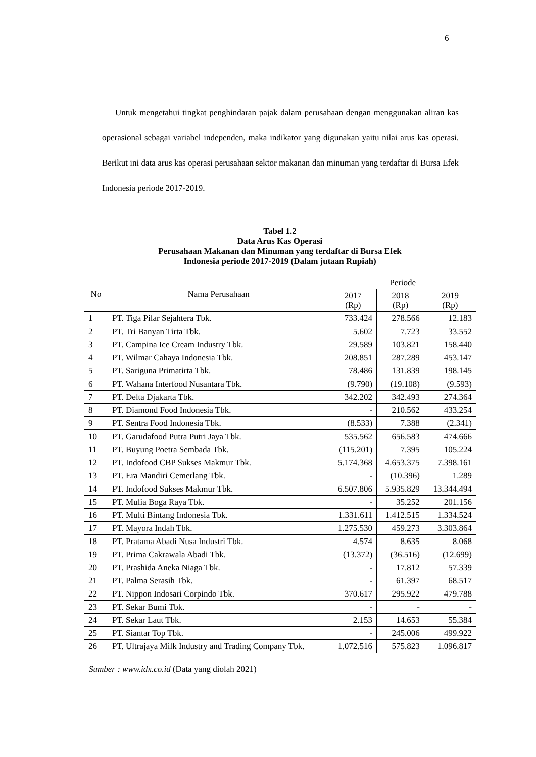6
Untuk mengetahui tingkat penghindaran pajak dalam perusahaan dengan menggunakan aliran kas operasional sebagai variabel independen, maka indikator yang digunakan yaitu nilai arus kas operasi. Berikut ini data arus kas operasi perusahaan sektor makanan dan minuman yang terdaftar di Bursa Efek Indonesia periode 2017-2019.
Tabel 1.2
Data Arus Kas Operasi
Perusahaan Makanan dan Minuman yang terdaftar di Bursa Efek
Indonesia periode 2017-2019 (Dalam jutaan Rupiah)
| No | Nama Perusahaan | Periode | | |
| --- | --- | --- | --- | --- |
| | | 2017 (Rp) | 2018 (Rp) | 2019 (Rp) |
| 1 | PT. Tiga Pilar Sejahtera Tbk. | 733.424 | 278.566 | 12.183 |
| 2 | PT. Tri Banyan Tirta Tbk. | 5.602 | 7.723 | 33.552 |
| 3 | PT. Campina Ice Cream Industry Tbk. | 29.589 | 103.821 | 158.440 |
| 4 | PT. Wilmar Cahaya Indonesia Tbk. | 208.851 | 287.289 | 453.147 |
| 5 | PT. Sariguna Primatirta Tbk. | 78.486 | 131.839 | 198.145 |
| 6 | PT. Wahana Interfood Nusantara Tbk. | (9.790) | (19.108) | (9.593) |
| 7 | PT. Delta Djakarta Tbk. | 342.202 | 342.493 | 274.364 |
| 8 | PT. Diamond Food Indonesia Tbk. | - | 210.562 | 433.254 |
| 9 | PT. Sentra Food Indonesia Tbk. | (8.533) | 7.388 | (2.341) |
| 10 | PT. Garudafood Putra Putri Jaya Tbk. | 535.562 | 656.583 | 474.666 |
| 11 | PT. Buyung Poetra Sembada Tbk. | (115.201) | 7.395 | 105.224 |
| 12 | PT. Indofood CBP Sukses Makmur Tbk. | 5.174.368 | 4.653.375 | 7.398.161 |
| 13 | PT. Era Mandiri Cemerlang Tbk. | - | (10.396) | 1.289 |
| 14 | PT. Indofood Sukses Makmur Tbk. | 6.507.806 | 5.935.829 | 13.344.494 |
| 15 | PT. Mulia Boga Raya Tbk. | - | 35.252 | 201.156 |
| 16 | PT. Multi Bintang Indonesia Tbk. | 1.331.611 | 1.412.515 | 1.334.524 |
| 17 | PT. Mayora Indah Tbk. | 1.275.530 | 459.273 | 3.303.864 |
| 18 | PT. Pratama Abadi Nusa Industri Tbk. | 4.574 | 8.635 | 8.068 |
| 19 | PT. Prima Cakrawala Abadi Tbk. | (13.372) | (36.516) | (12.699) |
| 20 | PT. Prashida Aneka Niaga Tbk. | - | 17.812 | 57.339 |
| 21 | PT. Palma Serasih Tbk. | - | 61.397 | 68.517 |
| 22 | PT. Nippon Indosari Corpindo Tbk. | 370.617 | 295.922 | 479.788 |
| 23 | PT. Sekar Bumi Tbk. | - | - | - |
| 24 | PT. Sekar Laut Tbk. | 2.153 | 14.653 | 55.384 |
| 25 | PT. Siantar Top Tbk. | - | 245.006 | 499.922 |
| 26 | PT. Ultrajaya Milk Industry and Trading Company Tbk. | 1.072.516 | 575.823 | 1.096.817 |
Sumber : www.idx.co.id (Data yang diolah 2021)